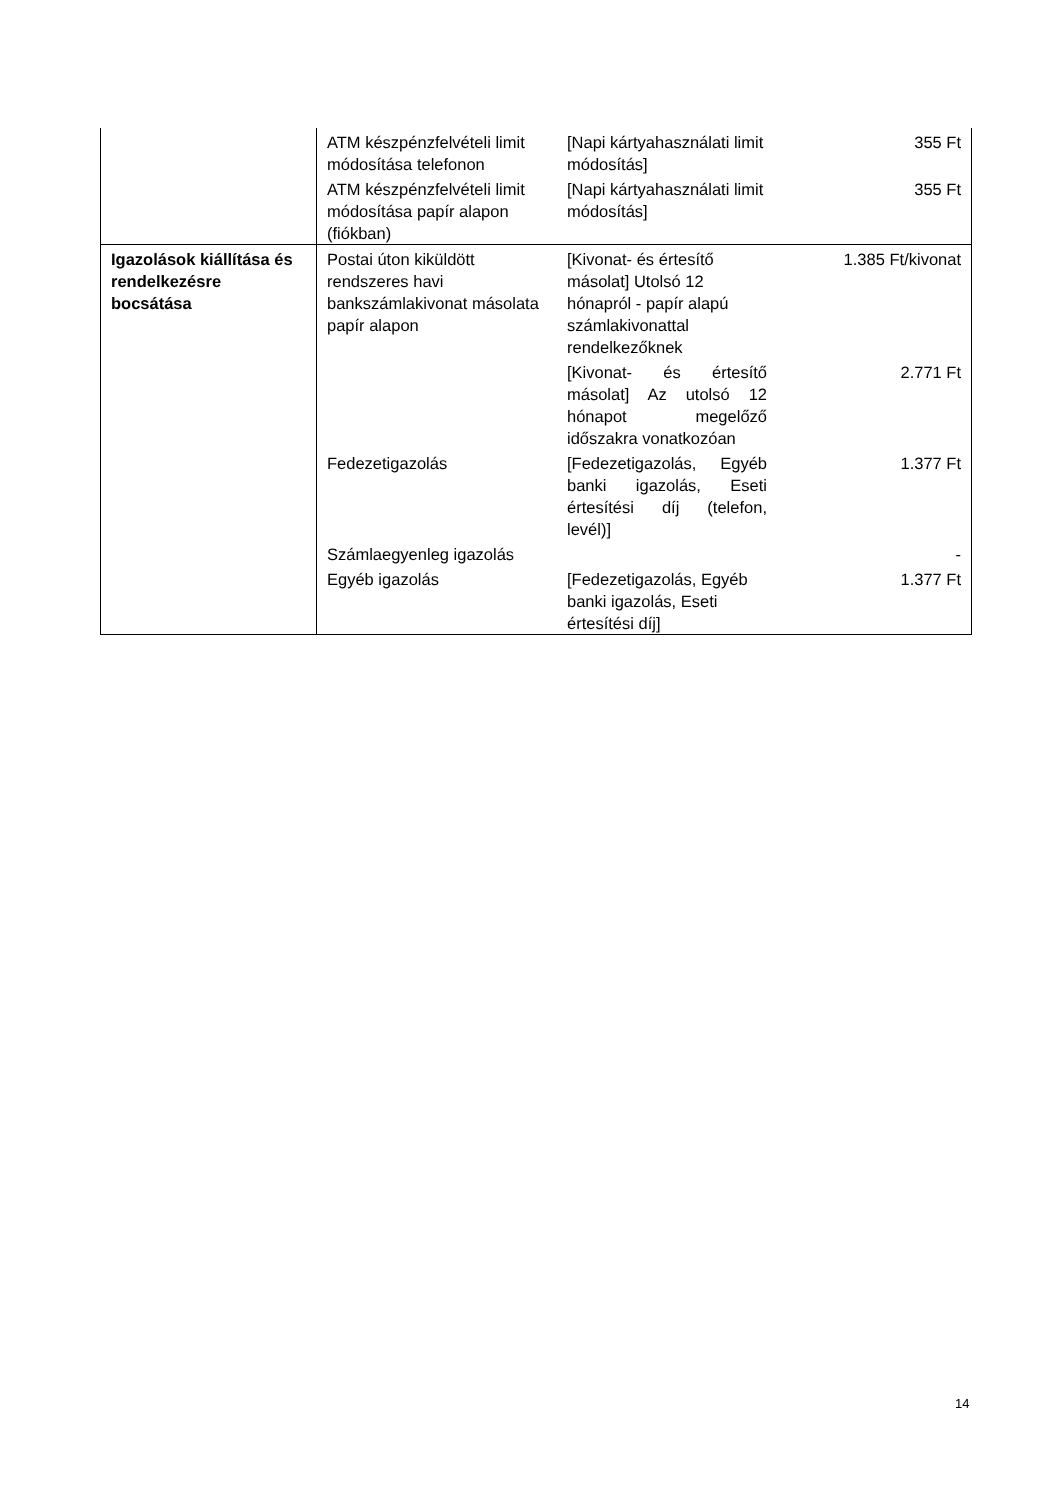| | ATM készpénzfelvételi limit módosítása telefonon | [Napi kártyahasználati limit módosítás] | 355 Ft |
| | ATM készpénzfelvételi limit módosítása papír alapon (fiókban) | [Napi kártyahasználati limit módosítás] | 355 Ft |
| Igazolások kiállítása és rendelkezésre bocsátása | Postai úton kiküldött rendszeres havi bankszámlakivonat másolata papír alapon | [Kivonat- és értesítő másolat] Utolsó 12 hónapról - papír alapú számlakivonattal rendelkezőknek | 1.385 Ft/kivonat |
| | | [Kivonat- és értesítő másolat] Az utolsó 12 hónapot megelőző időszakra vonatkozóan | 2.771 Ft |
| | Fedezetigazolás | [Fedezetigazolás, Egyéb banki igazolás, Eseti értesítési díj (telefon, levél)] | 1.377 Ft |
| | Számlaegyenleg igazolás | | - |
| | Egyéb igazolás | [Fedezetigazolás, Egyéb banki igazolás, Eseti értesítési díj] | 1.377 Ft |
14